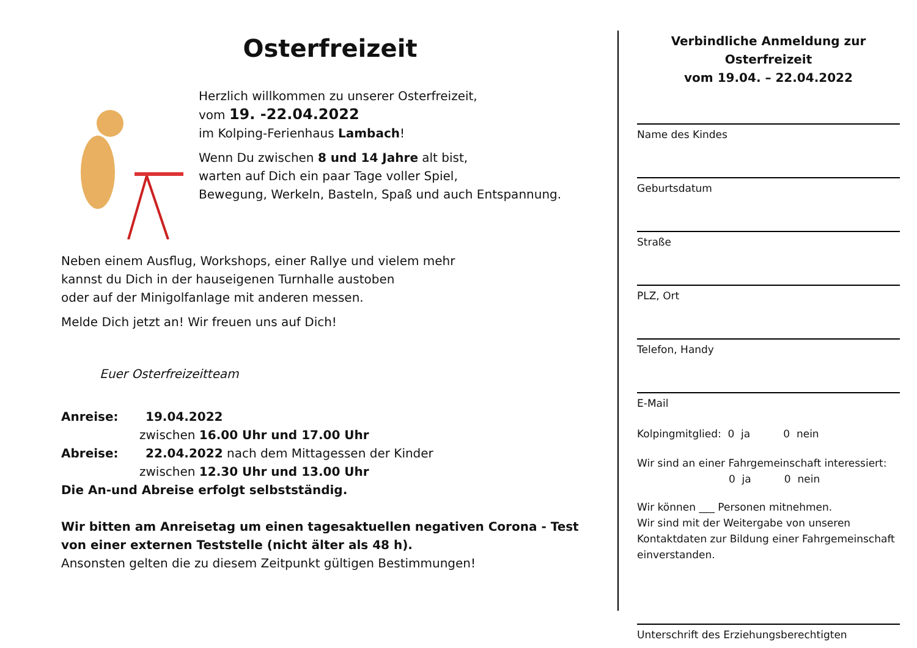Osterfreizeit
Herzlich willkommen zu unserer Osterfreizeit,
vom 19. -22.04.2022
im Kolping-Ferienhaus Lambach!
Wenn Du zwischen 8 und 14 Jahre alt bist,
warten auf Dich ein paar Tage voller Spiel,
Bewegung, Werkeln, Basteln, Spaß und auch Entspannung.
Neben einem Ausflug, Workshops, einer Rallye und vielem mehr
kannst du Dich in der hauseigenen Turnhalle austoben
oder auf der Minigolfanlage mit anderen messen.
Melde Dich jetzt an! Wir freuen uns auf Dich!
Euer Osterfreizeitteam
Anreise: 19.04.2022
zwischen 16.00 Uhr und 17.00 Uhr
Abreise: 22.04.2022 nach dem Mittagessen der Kinder
zwischen 12.30 Uhr und 13.00 Uhr
Die An-und Abreise erfolgt selbstständig.
Wir bitten am Anreisetag um einen tagesaktuellen negativen Corona - Test von einer externen Teststelle (nicht älter als 48 h).
Ansonsten gelten die zu diesem Zeitpunkt gültigen Bestimmungen!
Verbindliche Anmeldung zur Osterfreizeit
vom 19.04. – 22.04.2022
Name des Kindes
Geburtsdatum
Straße
PLZ, Ort
Telefon, Handy
E-Mail
Kolpingmitglied: 0 ja 0 nein
Wir sind an einer Fahrgemeinschaft interessiert:
0 ja 0 nein
Wir können ___ Personen mitnehmen.
Wir sind mit der Weitergabe von unseren Kontaktdaten zur Bildung einer Fahrgemeinschaft einverstanden.
Unterschrift des Erziehungsberechtigten